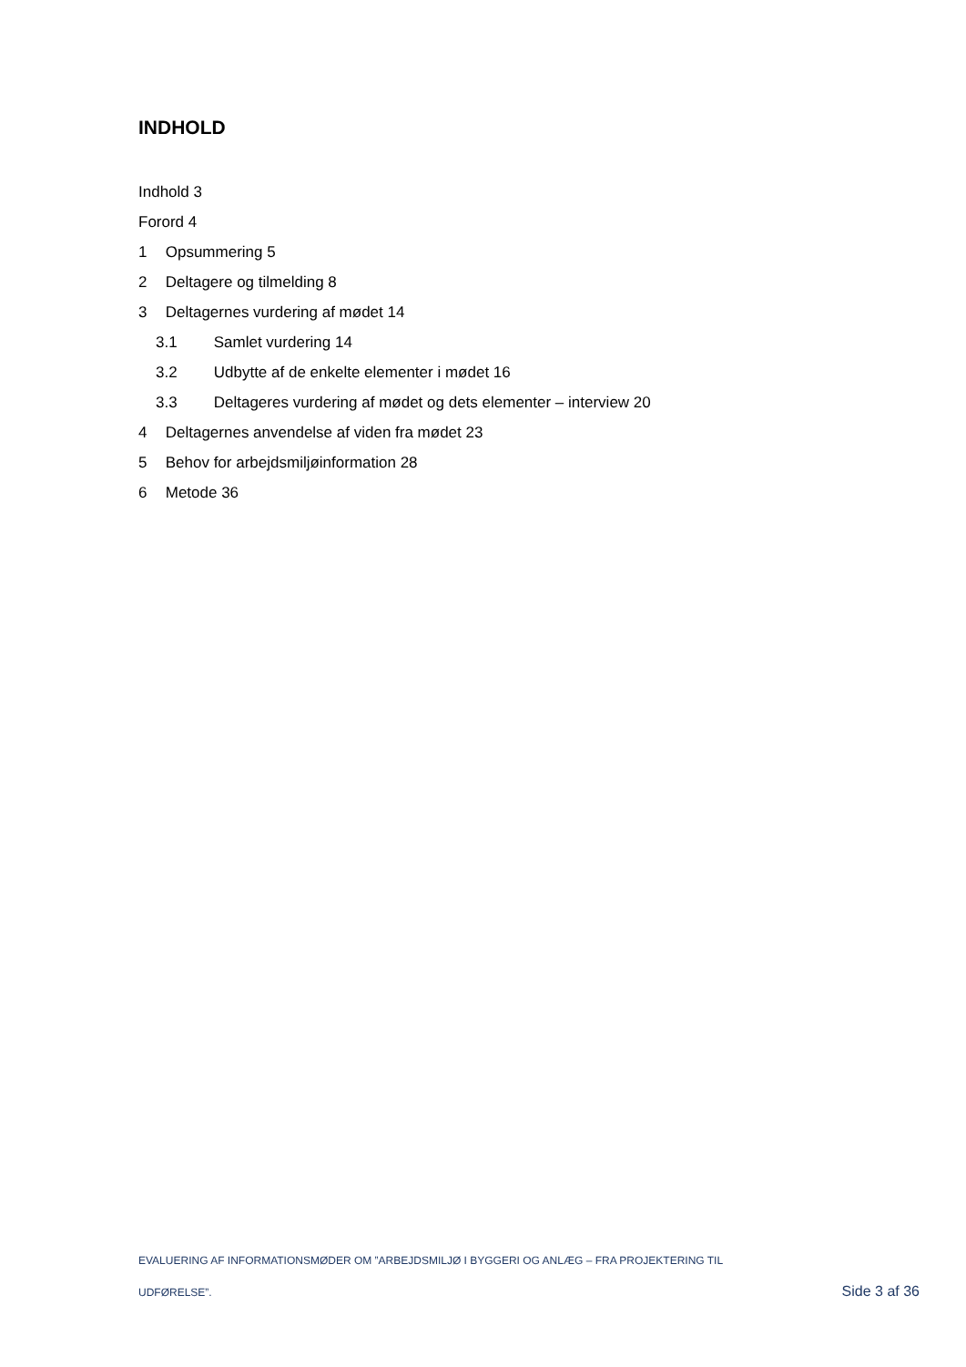INDHOLD
Indhold 3
Forord 4
1 Opsummering 5
2 Deltagere og tilmelding 8
3 Deltagernes vurdering af mødet 14
3.1 Samlet vurdering 14
3.2 Udbytte af de enkelte elementer i mødet 16
3.3 Deltageres vurdering af mødet og dets elementer – interview 20
4 Deltagernes anvendelse af viden fra mødet 23
5 Behov for arbejdsmiljøinformation 28
6 Metode 36
EVALUERING AF INFORMATIONSMØDER OM ”ARBEJDSMILJØ I BYGGERI OG ANLÆG – FRA PROJEKTERING TIL
UDFØRELSE”. Side 3 af 36